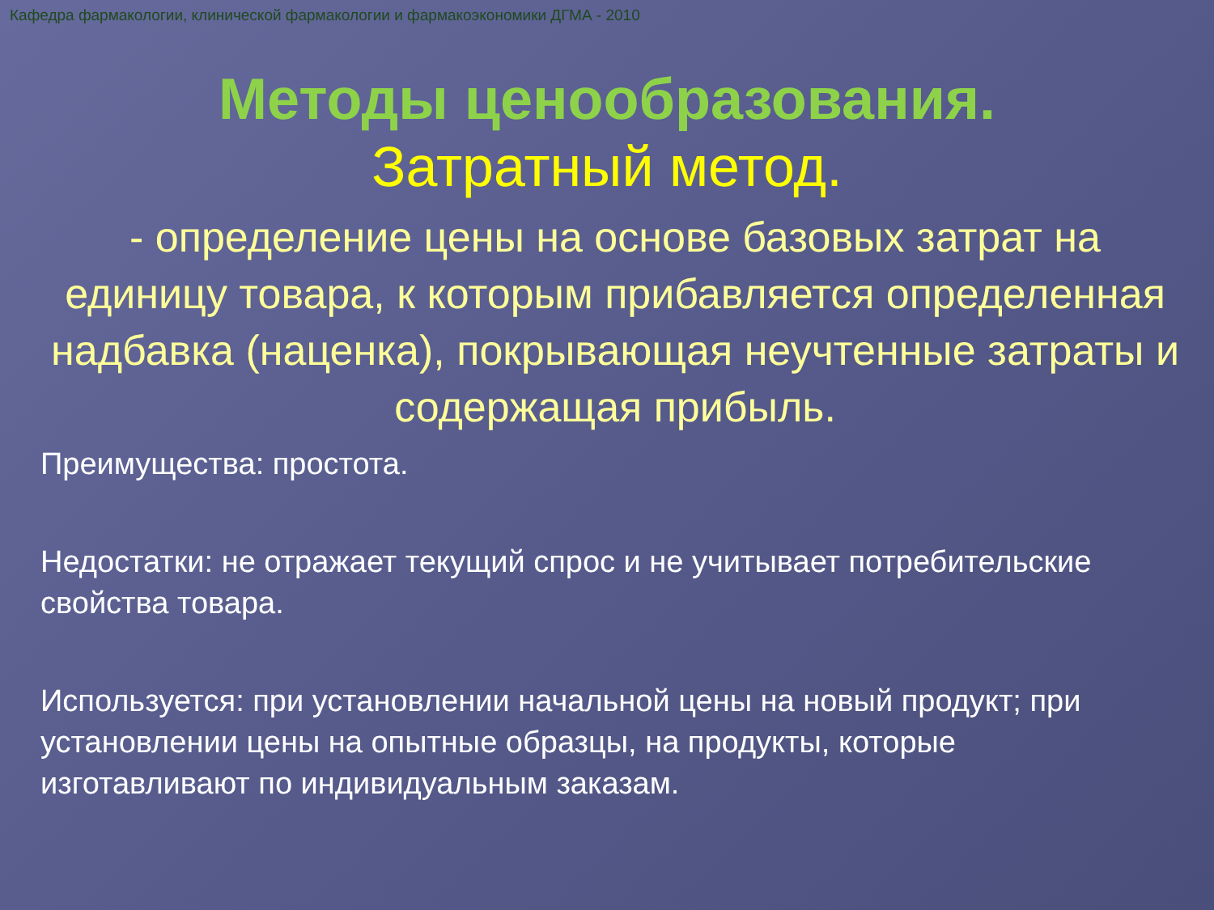Кафедра фармакологии, клинической фармакологии и фармакоэкономики ДГМА - 2010
Методы ценообразования.
Затратный метод.
- определение цены на основе базовых затрат на единицу товара, к которым прибавляется определенная надбавка (наценка), покрывающая неучтенные затраты и содержащая прибыль.
Преимущества: простота.
Недостатки: не отражает текущий спрос и не учитывает потребительские свойства товара.
Используется: при установлении начальной цены на новый продукт; при установлении цены на опытные образцы, на продукты, которые изготавливают по индивидуальным заказам.